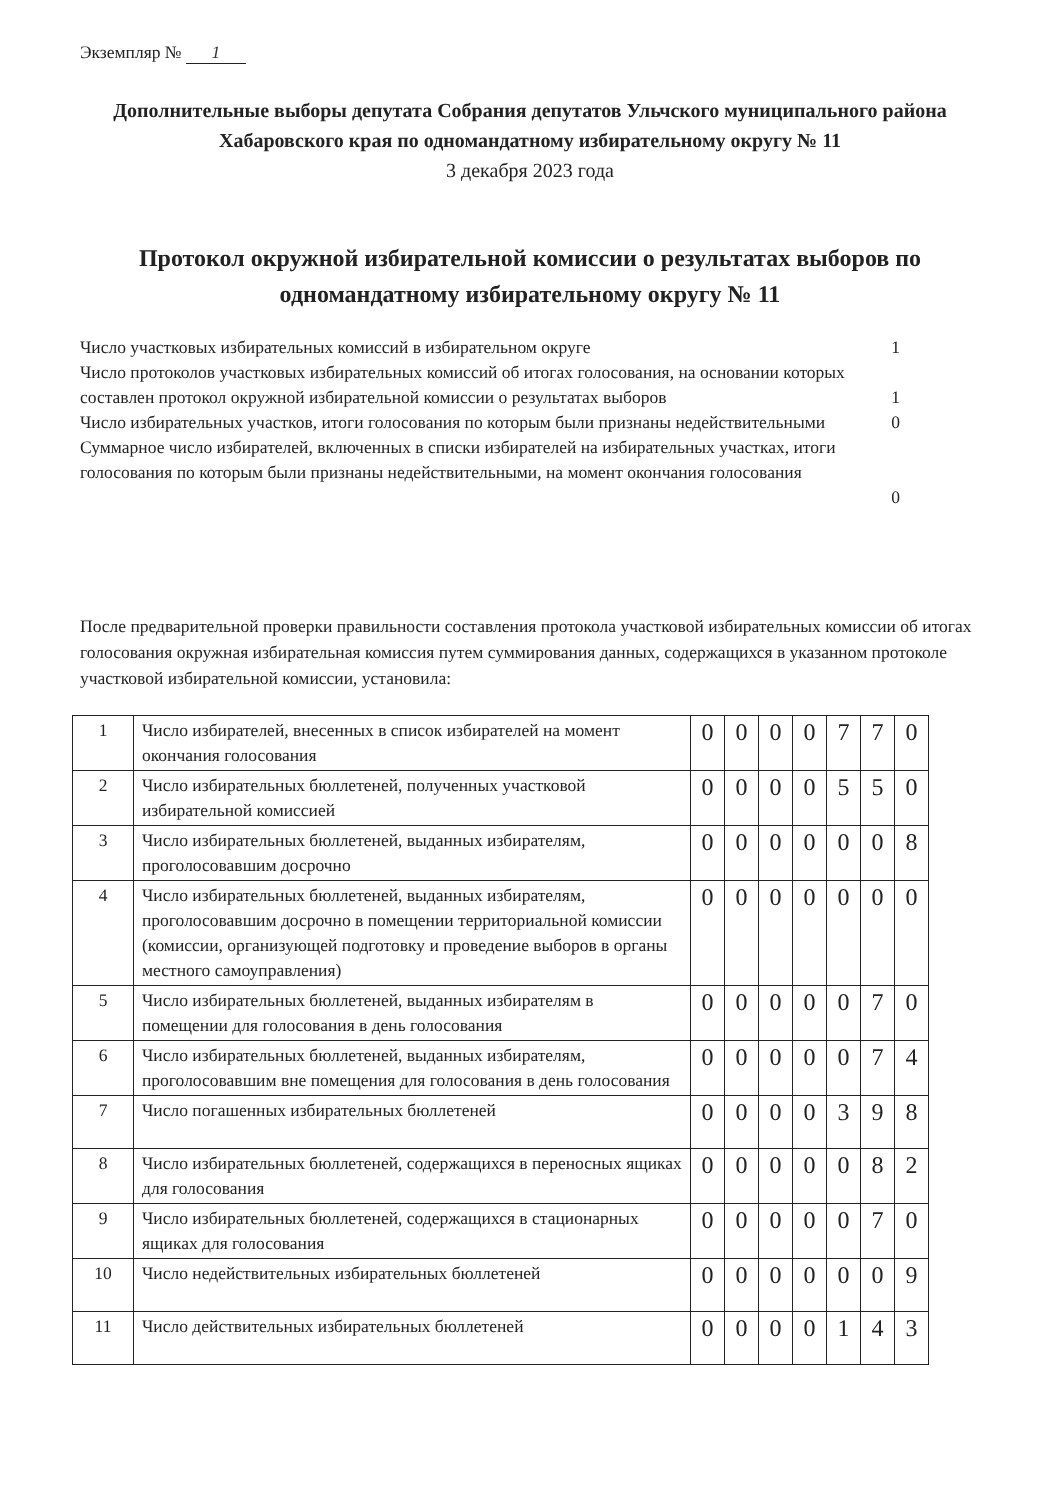Экземпляр № 1
Дополнительные выборы депутата Собрания депутатов Ульчского муниципального района Хабаровского края по одномандатному избирательному округу № 11
3 декабря 2023 года
Протокол окружной избирательной комиссии о результатах выборов по одномандатному избирательному округу № 11
Число участковых избирательных комиссий в избирательном округе
1
Число протоколов участковых избирательных комиссий об итогах голосования, на основании которых составлен протокол окружной избирательной комиссии о результатах выборов
1
Число избирательных участков, итоги голосования по которым были признаны недействительными
0
Суммарное число избирателей, включенных в списки избирателей на избирательных участках, итоги голосования по которым были признаны недействительными, на момент окончания голосования
0
После предварительной проверки правильности составления протокола участковой избирательных комиссии об итогах голосования окружная избирательная комиссия путем суммирования данных, содержащихся в указанном протоколе участковой избирательной комиссии, установила:
| 1 | Число избирателей, внесенных в список избирателей на момент окончания голосования | 0 | 0 | 0 | 0 | 7 | 7 | 0 |
| 2 | Число избирательных бюллетеней, полученных участковой избирательной комиссией | 0 | 0 | 0 | 0 | 5 | 5 | 0 |
| 3 | Число избирательных бюллетеней, выданных избирателям, проголосовавшим досрочно | 0 | 0 | 0 | 0 | 0 | 0 | 8 |
| 4 | Число избирательных бюллетеней, выданных избирателям, проголосовавшим досрочно в помещении территориальной комиссии (комиссии, организующей подготовку и проведение выборов в органы местного самоуправления) | 0 | 0 | 0 | 0 | 0 | 0 | 0 |
| 5 | Число избирательных бюллетеней, выданных избирателям в помещении для голосования в день голосования | 0 | 0 | 0 | 0 | 0 | 7 | 0 |
| 6 | Число избирательных бюллетеней, выданных избирателям, проголосовавшим вне помещения для голосования в день голосования | 0 | 0 | 0 | 0 | 0 | 7 | 4 |
| 7 | Число погашенных избирательных бюллетеней | 0 | 0 | 0 | 0 | 3 | 9 | 8 |
| 8 | Число избирательных бюллетеней, содержащихся в переносных ящиках для голосования | 0 | 0 | 0 | 0 | 0 | 8 | 2 |
| 9 | Число избирательных бюллетеней, содержащихся в стационарных ящиках для голосования | 0 | 0 | 0 | 0 | 0 | 7 | 0 |
| 10 | Число недействительных избирательных бюллетеней | 0 | 0 | 0 | 0 | 0 | 0 | 9 |
| 11 | Число действительных избирательных бюллетеней | 0 | 0 | 0 | 0 | 1 | 4 | 3 |